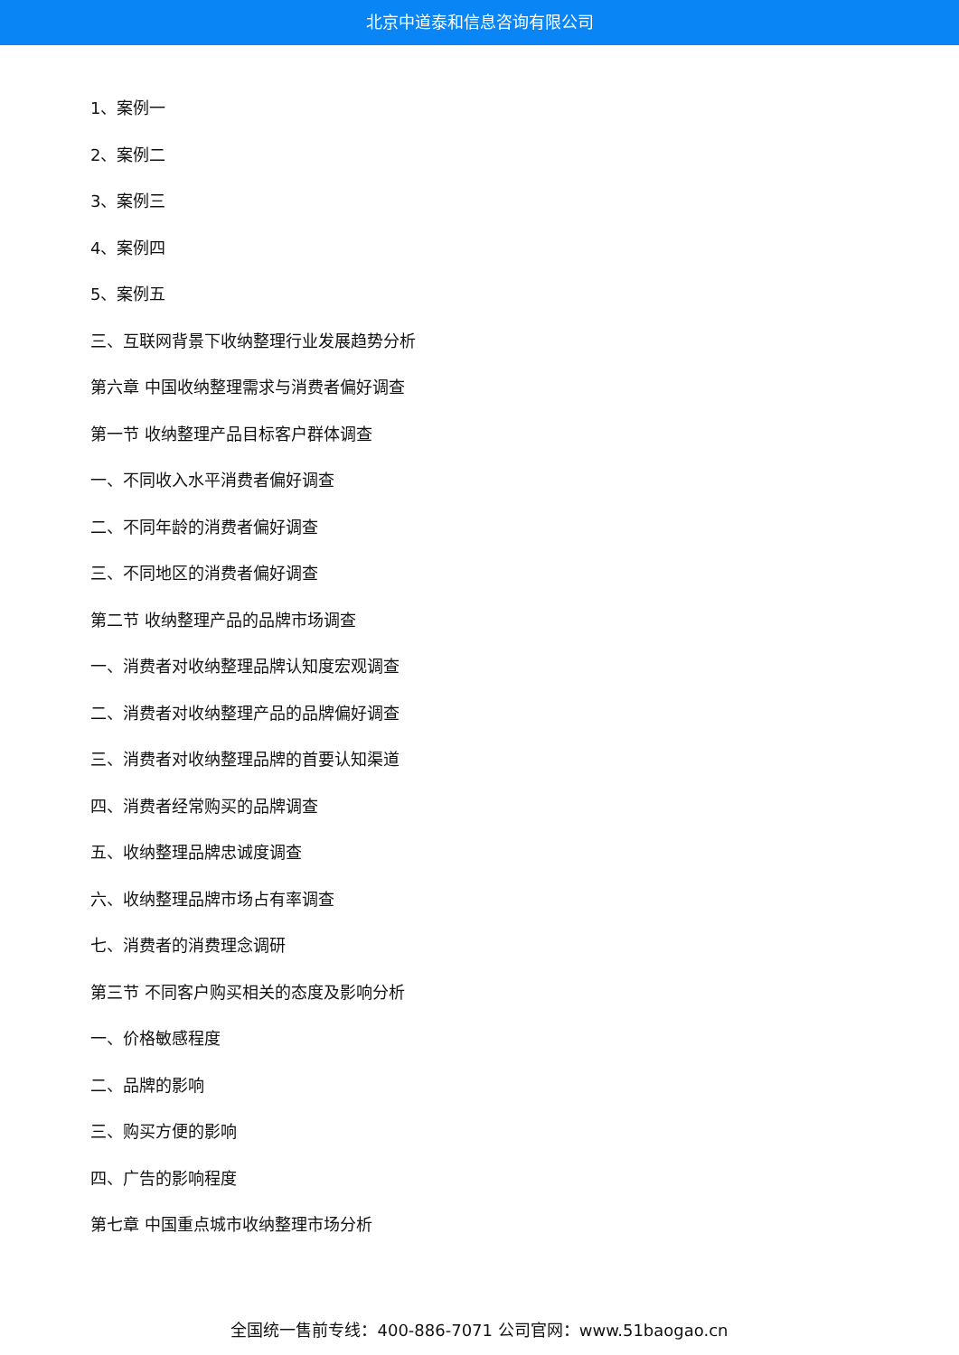北京中道泰和信息咨询有限公司
1、案例一
2、案例二
3、案例三
4、案例四
5、案例五
三、互联网背景下收纳整理行业发展趋势分析
第六章 中国收纳整理需求与消费者偏好调查
第一节 收纳整理产品目标客户群体调查
一、不同收入水平消费者偏好调查
二、不同年龄的消费者偏好调查
三、不同地区的消费者偏好调查
第二节 收纳整理产品的品牌市场调查
一、消费者对收纳整理品牌认知度宏观调查
二、消费者对收纳整理产品的品牌偏好调查
三、消费者对收纳整理品牌的首要认知渠道
四、消费者经常购买的品牌调查
五、收纳整理品牌忠诚度调查
六、收纳整理品牌市场占有率调查
七、消费者的消费理念调研
第三节 不同客户购买相关的态度及影响分析
一、价格敏感程度
二、品牌的影响
三、购买方便的影响
四、广告的影响程度
第七章 中国重点城市收纳整理市场分析
全国统一售前专线：400-886-7071 公司官网：www.51baogao.cn